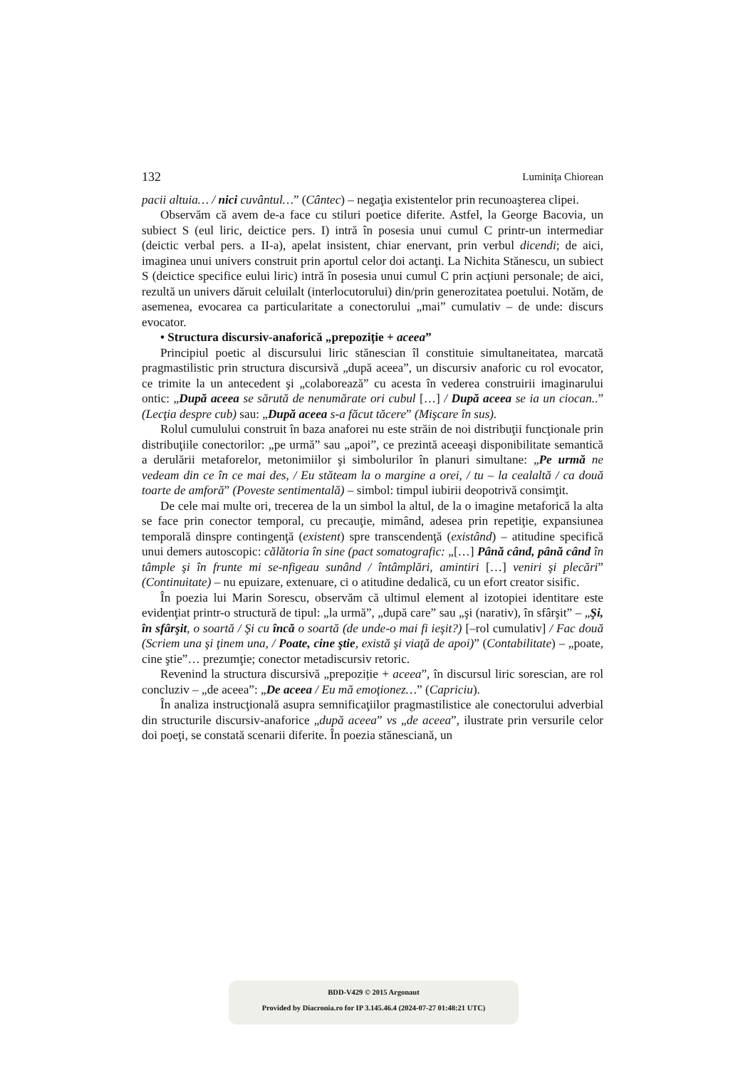132 Luminiţa Chiorean
pacii altuia… / nici cuvântul…” (Cântec) – negaţia existentelor prin recunoaşterea clipei.
Observăm că avem de-a face cu stiluri poetice diferite. Astfel, la George Bacovia, un subiect S (eul liric, deictice pers. I) intră în posesia unui cumul C printr-un intermediar (deictic verbal pers. a II-a), apelat insistent, chiar enervant, prin verbul dicendi; de aici, imaginea unui univers construit prin aportul celor doi actanţi. La Nichita Stănescu, un subiect S (deictice specifice eului liric) intră în posesia unui cumul C prin acţiuni personale; de aici, rezultă un univers dăruit celuilalt (interlocutorului) din/prin generozitatea poetului. Notăm, de asemenea, evocarea ca particularitate a conectorului „mai” cumulativ – de unde: discurs evocator.
• Structura discursiv-anaforică „prepoziție + aceea”
Principiul poetic al discursului liric stănescian îl constituie simultaneitatea, marcată pragmastilistic prin structura discursivă „după aceea”, un discursiv anaforic cu rol evocator, ce trimite la un antecedent şi „colaborează” cu acesta în vederea construirii imaginarului ontic: „După aceea se sărută de nenumărate ori cubul […] / După aceea se ia un ciocan..” (Lecţia despre cub) sau: „După aceea s-a făcut tăcere” (Mişcare în sus).
Rolul cumulului construit în baza anaforei nu este străin de noi distribuţii funcţionale prin distribuţiile conectorilor: „pe urmă” sau „apoi”, ce prezintă aceeaşi disponibilitate semantică a derulării metaforelor, metonimiilor şi simbolurilor în planuri simultane: „Pe urmă ne vedeam din ce în ce mai des, / Eu stăteam la o margine a orei, / tu – la cealaltă / ca două toarte de amforă” (Poveste sentimentală) – simbol: timpul iubirii deopotrivă consimţit.
De cele mai multe ori, trecerea de la un simbol la altul, de la o imagine metaforică la alta se face prin conector temporal, cu precauţie, mimând, adesea prin repetiţie, expansiunea temporală dinspre contingenţă (existent) spre transcendenţă (existând) – atitudine specifică unui demers autoscopic: călătoria în sine (pact somatografic: „[…] Până când, până când în tâmple şi în frunte mi se-nfigeau sunând / întâmplări, amintiri […] veniri şi plecări” (Continuitate) – nu epuizare, extenuare, ci o atitudine dedalică, cu un efort creator sisific.
În poezia lui Marin Sorescu, observăm că ultimul element al izotopiei identitare este evidenţiat printr-o structură de tipul: „la urmă”, „după care” sau „şi (narativ), în sfârşit” – „Şi, în sfârşit, o soartă / Şi cu încă o soartă (de unde-o mai fi ieşit?) [–rol cumulativ] / Fac două (Scriem una şi ţinem una, / Poate, cine ştie, există şi viaţă de apoi)” (Contabilitate) – „poate, cine ştie”… prezumţie; conector metadiscursiv retoric.
Revenind la structura discursivă „prepoziție + aceea”, în discursul liric sorescian, are rol concluziv – „de aceea”: „De aceea / Eu mă emoţionez…” (Capriciu).
În analiza instrucţională asupra semnificaţiilor pragmastilistice ale conectorului adverbial din structurile discursiv-anaforice „după aceea” vs „de aceea”, ilustrate prin versurile celor doi poeţi, se constată scenarii diferite. În poezia stănesciană, un
BDD-V429 © 2015 Argonaut
Provided by Diacronia.ro for IP 3.145.46.4 (2024-07-27 01:48:21 UTC)